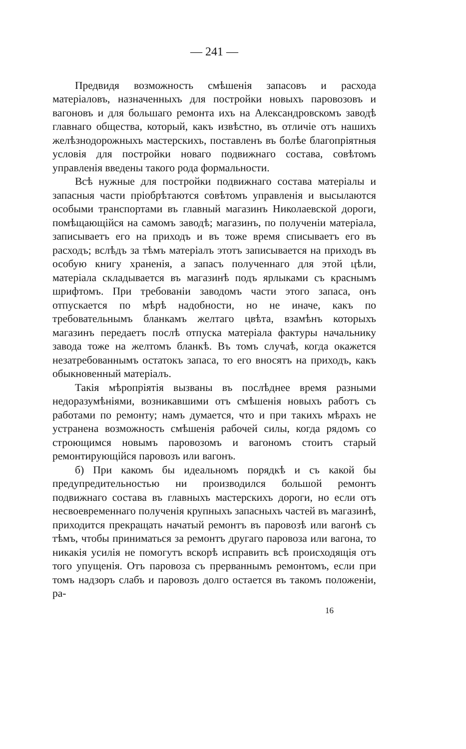— 241 —
Предвидя возможность смѣшенія запасовъ и расхода матеріаловъ, назначенныхъ для постройки новыхъ паровозовъ и вагоновъ и для большаго ремонта ихъ на Александровскомъ заводѣ главнаго общества, который, какъ извѣстно, въ отличіе отъ нашихъ желѣзнодорожныхъ мастерскихъ, поставленъ въ болѣе благопріятныя условія для постройки новаго подвижнаго состава, совѣтомъ управленія введены такого рода формальности.
Всѣ нужные для постройки подвижнаго состава матеріалы и запасныя части пріобрѣтаются совѣтомъ управленія и высылаются особыми транспортами въ главный магазинъ Николаевской дороги, помѣщающійся на самомъ заводѣ; магазинъ, по полученіи матеріала, записываетъ его на приходъ и въ тоже время списываетъ его въ расходъ; вслѣдъ за тѣмъ матеріалъ этотъ записывается на приходъ въ особую книгу храненія, а запасъ полученнаго для этой цѣли, матеріала складывается въ магазинѣ подъ ярлыками съ краснымъ шрифтомъ. При требованіи заводомъ части этого запаса, онъ отпускается по мѣрѣ надобности, но не иначе, какъ по требовательнымъ бланкамъ желтаго цвѣта, взамѣнъ которыхъ магазинъ передаетъ послѣ отпуска матеріала фактуры начальнику завода тоже на желтомъ бланкѣ. Въ томъ случаѣ, когда окажется незатребованнымъ остатокъ запаса, то его вносятъ на приходъ, какъ обыкновенный матеріалъ.
Такія мѣропріятія вызваны въ послѣднее время разными недоразумѣніями, возникавшими отъ смѣшенія новыхъ работъ съ работами по ремонту; намъ думается, что и при такихъ мѣрахъ не устранена возможность смѣшенія рабочей силы, когда рядомъ со строющимся новымъ паровозомъ и вагономъ стоитъ старый ремонтирующійся паровозъ или вагонъ.
б) При какомъ бы идеальномъ порядкѣ и съ какой бы предупредительностью ни производился большой ремонтъ подвижнаго состава въ главныхъ мастерскихъ дороги, но если отъ несвоевременнаго полученія крупныхъ запасныхъ частей въ магазинѣ, приходится прекращать начатый ремонтъ въ паровозѣ или вагонѣ съ тѣмъ, чтобы приниматься за ремонтъ другаго паровоза или вагона, то никакія усилія не помогутъ вскорѣ исправить всѣ происходящія отъ того упущенія. Отъ паровоза съ прерваннымъ ремонтомъ, если при томъ надзоръ слабъ и паровозъ долго остается въ такомъ положеніи, ра-
16